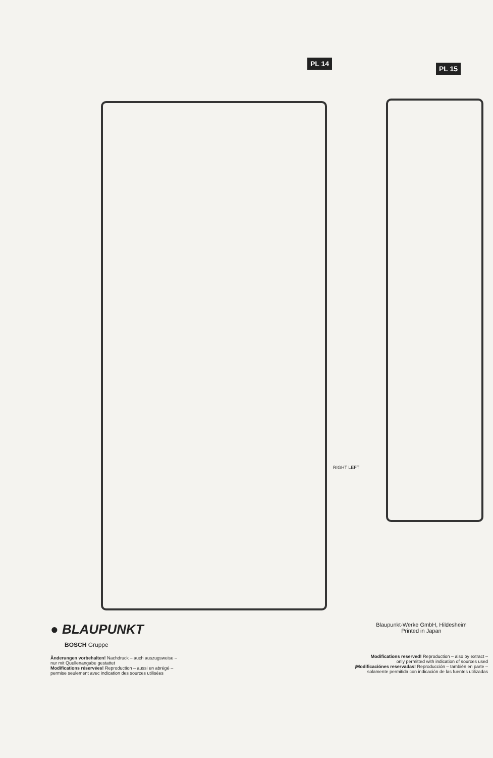PL 14
PL 15
RIGHT LEFT
● BLAUPUNKT
BOSCH Gruppe
Änderungen vorbehalten! Nachdruck – auch auszugsweise –
nur mit Quellenangabe gestattet
Modifications réservées! Reproduction – aussi en abrégé –
permise seulement avec indication des sources utilisées
Blaupunkt-Werke GmbH, Hildesheim
Printed in Japan
Modifications reserved! Reproduction – also by extract –
only permitted with indication of sources used
¡Modificaciónes reservadas! Reproducción – también en parte –
solamente permitida con indicación de las fuentes utilizadas